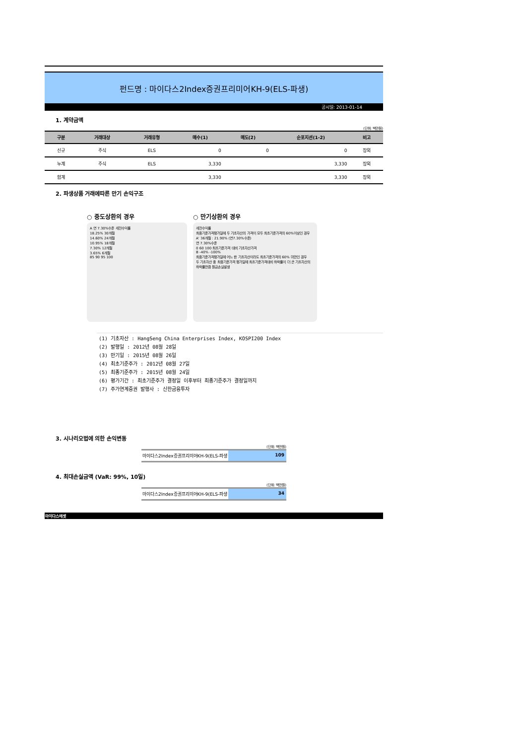펀드명 : 마이다스2Index증권프리미어KH-9(ELS-파생)
공시일: 2013-01-14
1. 계약금액
(단위: 백만원)
| 구분 | 거래대상 | 거래유형 | 매수(1) | 매도(2) | 순포지션(1-2) | 비고 |
| --- | --- | --- | --- | --- | --- | --- |
| 신규 | 주식 | ELS | 0 | 0 | 0 | 장외 |
| 누계 | 주식 | ELS | 3,330 | | 3,330 | 장외 |
| 합계 | | | 3,330 | | 3,330 | 장외 |
2. 파생상품 거래에따른 만기 손익구조
○ 중도상환의 경우
A 연 7.30%수준 세전수익률
18.25% 30개월
14.60% 24개월
10.95% 18개월
7.30% 12개월
3.65% 6개월
85 90 95 100
○ 만기상환의 경우
세전수익률
최종기준가격평가일에 두 기초자산의 가격이 모두 최초기준가격의 60%이상인 경우
A' 36개월 : 21.90% (연7.30%수준)
연 7.30%수준
0 60 100 최초기준가격 대비 기초자산가격
B -40% -100%
최종기준가격평가일에 어느 한 기초자산이라도 최초기준가격의 60% 미만인 경우
두 기초자산 중 최종기준가격 평가일에 최초기준가격대비 하락률이 더 큰 기초자산의 하락률만큼 원금손실발생
(1) 기초자산 : HangSeng China Enterprises Index, KOSPI200 Index
(2) 발행일 : 2012년 08월 28일
(3) 만기일 : 2015년 08월 26일
(4) 최초기준주가 : 2012년 08월 27일
(5) 최종기준주가 : 2015년 08월 24일
(6) 평가기간 : 최초기준주가 결정일 이후부터 최종기준주가 결정일까지
(7) 주가연계증권 발행사 : 신한금융투자
3. 시나리오법에 의한 손익변동
(단위: 백만원)
마이다스2Index증권프리미어KH-9(ELS-파생
109
4. 최대손실금액 (VaR: 99%, 10일)
(단위: 백만원)
마이다스2Index증권프리미어KH-9(ELS-파생
34
마이다스에셋